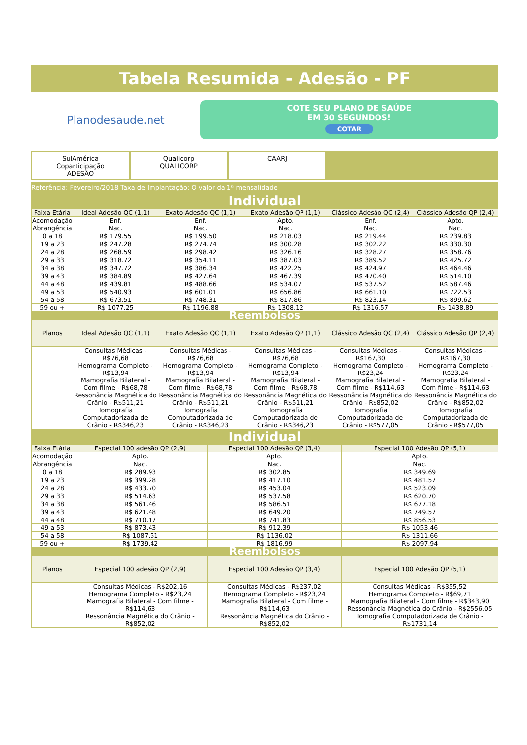Tabela Resumida - Adesão - PF
Planodesaude.net
COTE SEU PLANO DE SAÚDE
EM 30 SEGUNDOS!
COTAR
SulAmérica
Coparticipação
ADESÃO
Qualicorp
QUALICORP
CAARJ
Referência: Fevereiro/2018 Taxa de Implantação: O valor da 1ª mensalidade
Individual
| Faixa Etária | Ideal Adesão QC (1,1) | Exato Adesão QC (1,1) | Exato Adesão QP (1,1) | Clássico Adesão QC (2,4) | Clássico Adesão QP (2,4) |
| --- | --- | --- | --- | --- | --- |
| Acomodação | Enf. | Enf. | Apto. | Enf. | Apto. |
| Abrangência | Nac. | Nac. | Nac. | Nac. | Nac. |
| 0 a 18 | R$ 179.55 | R$ 199.50 | R$ 218.03 | R$ 219.44 | R$ 239.83 |
| 19 a 23 | R$ 247.28 | R$ 274.74 | R$ 300.28 | R$ 302.22 | R$ 330.30 |
| 24 a 28 | R$ 268.59 | R$ 298.42 | R$ 326.16 | R$ 328.27 | R$ 358.76 |
| 29 a 33 | R$ 318.72 | R$ 354.11 | R$ 387.03 | R$ 389.52 | R$ 425.72 |
| 34 a 38 | R$ 347.72 | R$ 386.34 | R$ 422.25 | R$ 424.97 | R$ 464.46 |
| 39 a 43 | R$ 384.89 | R$ 427.64 | R$ 467.39 | R$ 470.40 | R$ 514.10 |
| 44 a 48 | R$ 439.81 | R$ 488.66 | R$ 534.07 | R$ 537.52 | R$ 587.46 |
| 49 a 53 | R$ 540.93 | R$ 601.01 | R$ 656.86 | R$ 661.10 | R$ 722.53 |
| 54 a 58 | R$ 673.51 | R$ 748.31 | R$ 817.86 | R$ 823.14 | R$ 899.62 |
| 59 ou + | R$ 1077.25 | R$ 1196.88 | R$ 1308.12 | R$ 1316.57 | R$ 1438.89 |
| Reembolsos | | | | | |
| Planos | Ideal Adesão QC (1,1) | Exato Adesão QC (1,1) | Exato Adesão QP (1,1) | Clássico Adesão QC (2,4) | Clássico Adesão QP (2,4) |
| | Consultas Médicas - R$76,68 Hemograma Completo - R$13,94 Mamografia Bilateral - Com filme - R$68,78 Ressonância Magnética do Crânio - R$511,21 Tomografia Computadorizada de Crânio - R$346,23 | Consultas Médicas - R$76,68 Hemograma Completo - R$13,94 Mamografia Bilateral - Com filme - R$68,78 Ressonância Magnética do Crânio - R$511,21 Tomografia Computadorizada de Crânio - R$346,23 | Consultas Médicas - R$76,68 Hemograma Completo - R$13,94 Mamografia Bilateral - Com filme - R$68,78 Ressonância Magnética do Crânio - R$511,21 Tomografia Computadorizada de Crânio - R$346,23 | Consultas Médicas - R$167,30 Hemograma Completo - R$23,24 Mamografia Bilateral - Com filme - R$114,63 Ressonância Magnética do Crânio - R$852,02 Tomografia Computadorizada de Crânio - R$577,05 | Consultas Médicas - R$167,30 Hemograma Completo - R$23,24 Mamografia Bilateral - Com filme - R$114,63 Ressonância Magnética do Crânio - R$852,02 Tomografia Computadorizada de Crânio - R$577,05 |
Individual
| Faixa Etária | Especial 100 adesão QP (2,9) | Especial 100 Adesão QP (3,4) | Especial 100 Adesão QP (5,1) |
| --- | --- | --- | --- |
| Acomodação | Apto. | Apto. | Apto. |
| Abrangência | Nac. | Nac. | Nac. |
| 0 a 18 | R$ 289.93 | R$ 302.85 | R$ 349.69 |
| 19 a 23 | R$ 399.28 | R$ 417.10 | R$ 481.57 |
| 24 a 28 | R$ 433.70 | R$ 453.04 | R$ 523.09 |
| 29 a 33 | R$ 514.63 | R$ 537.58 | R$ 620.70 |
| 34 a 38 | R$ 561.46 | R$ 586.51 | R$ 677.18 |
| 39 a 43 | R$ 621.48 | R$ 649.20 | R$ 749.57 |
| 44 a 48 | R$ 710.17 | R$ 741.83 | R$ 856.53 |
| 49 a 53 | R$ 873.43 | R$ 912.39 | R$ 1053.46 |
| 54 a 58 | R$ 1087.51 | R$ 1136.02 | R$ 1311.66 |
| 59 ou + | R$ 1739.42 | R$ 1816.99 | R$ 2097.94 |
| Reembolsos | | | |
| Planos | Especial 100 adesão QP (2,9) | Especial 100 Adesão QP (3,4) | Especial 100 Adesão QP (5,1) |
| | Consultas Médicas - R$202,16 Hemograma Completo - R$23,24 Mamografia Bilateral - Com filme - R$114,63 Ressonância Magnética do Crânio - R$852,02 | Consultas Médicas - R$237,02 Hemograma Completo - R$23,24 Mamografia Bilateral - Com filme - R$114,63 Ressonância Magnética do Crânio - R$852,02 | Consultas Médicas - R$355,52 Hemograma Completo - R$69,71 Mamografia Bilateral - Com filme - R$343,90 Ressonância Magnética do Crânio - R$2556,05 Tomografia Computadorizada de Crânio - R$1731,14 |